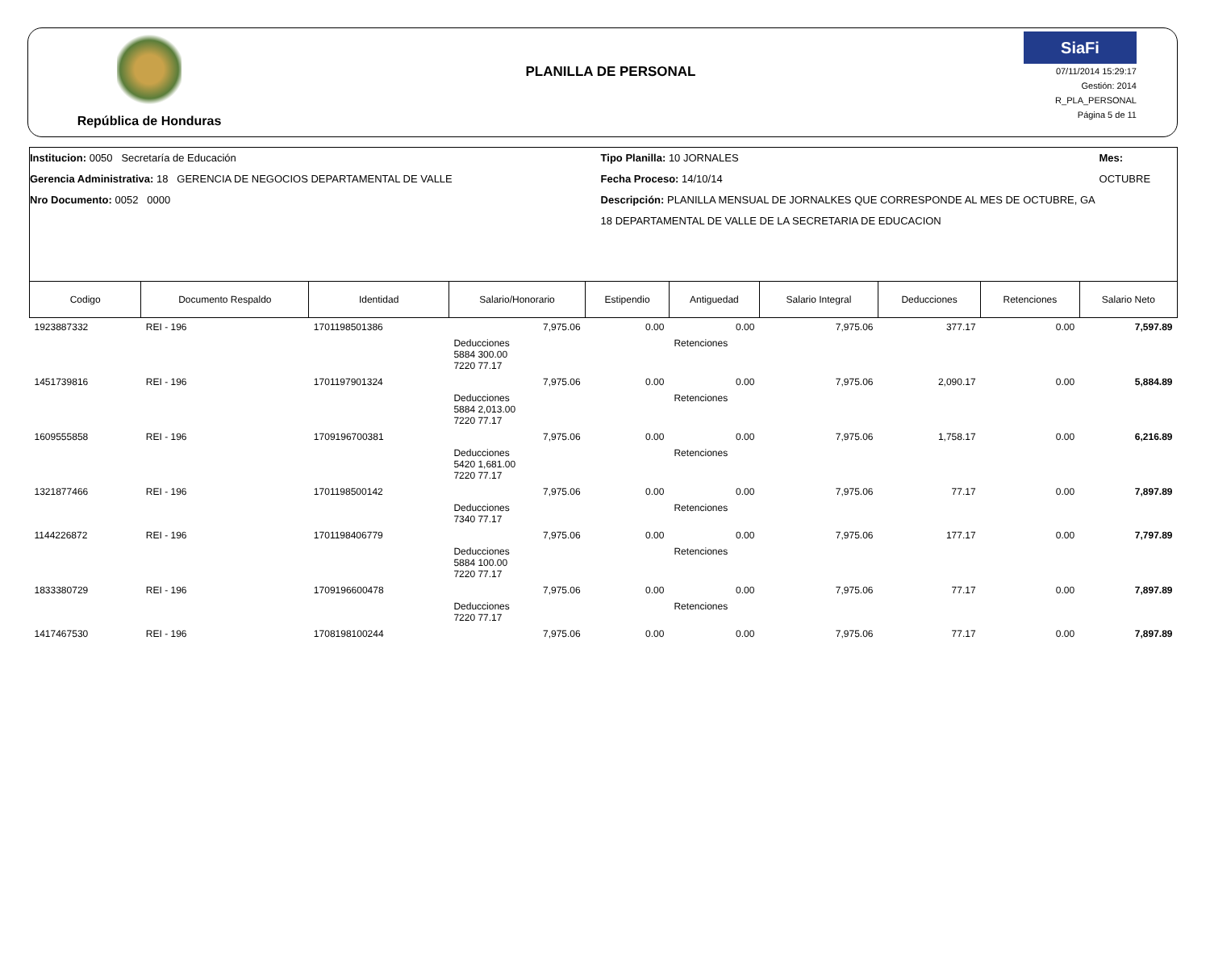República de Honduras
PLANILLA DE PERSONAL
SiaFi
07/11/2014 15:29:17
Gestión: 2014
R_PLA_PERSONAL
Página 5 de 11
Institucion: 0050 Secretaría de Educación
Gerencia Administrativa: 18 GERENCIA DE NEGOCIOS DEPARTAMENTAL DE VALLE
Nro Documento: 0052 0000
Tipo Planilla: 10 JORNALES
Fecha Proceso: 14/10/14
Descripción: PLANILLA MENSUAL DE JORNALKES QUE CORRESPONDE AL MES DE OCTUBRE, GA 18 DEPARTAMENTAL DE VALLE DE LA SECRETARIA DE EDUCACION
Mes: OCTUBRE
| Codigo | Documento Respaldo | Identidad | Salario/Honorario | Estipendio | Antiguedad | Salario Integral | Deducciones | Retenciones | Salario Neto |
| --- | --- | --- | --- | --- | --- | --- | --- | --- | --- |
| 1923887332 | REI - 196 | 1701198501386 | 7,975.06 | 0.00 | 0.00 | 7,975.06 | 377.17 | 0.00 | 7,597.89 |
| | | | Deducciones 5884 300.00 7220 77.17 | | Retenciones | | | | |
| 1451739816 | REI - 196 | 1701197901324 | 7,975.06 | 0.00 | 0.00 | 7,975.06 | 2,090.17 | 0.00 | 5,884.89 |
| | | | Deducciones 5884 2,013.00 7220 77.17 | | Retenciones | | | | |
| 1609555858 | REI - 196 | 1709196700381 | 7,975.06 | 0.00 | 0.00 | 7,975.06 | 1,758.17 | 0.00 | 6,216.89 |
| | | | Deducciones 5420 1,681.00 7220 77.17 | | Retenciones | | | | |
| 1321877466 | REI - 196 | 1701198500142 | 7,975.06 | 0.00 | 0.00 | 7,975.06 | 77.17 | 0.00 | 7,897.89 |
| | | | Deducciones 7340 77.17 | | Retenciones | | | | |
| 1144226872 | REI - 196 | 1701198406779 | 7,975.06 | 0.00 | 0.00 | 7,975.06 | 177.17 | 0.00 | 7,797.89 |
| | | | Deducciones 5884 100.00 7220 77.17 | | Retenciones | | | | |
| 1833380729 | REI - 196 | 1709196600478 | 7,975.06 | 0.00 | 0.00 | 7,975.06 | 77.17 | 0.00 | 7,897.89 |
| | | | Deducciones 7220 77.17 | | Retenciones | | | | |
| 1417467530 | REI - 196 | 1708198100244 | 7,975.06 | 0.00 | 0.00 | 7,975.06 | 77.17 | 0.00 | 7,897.89 |